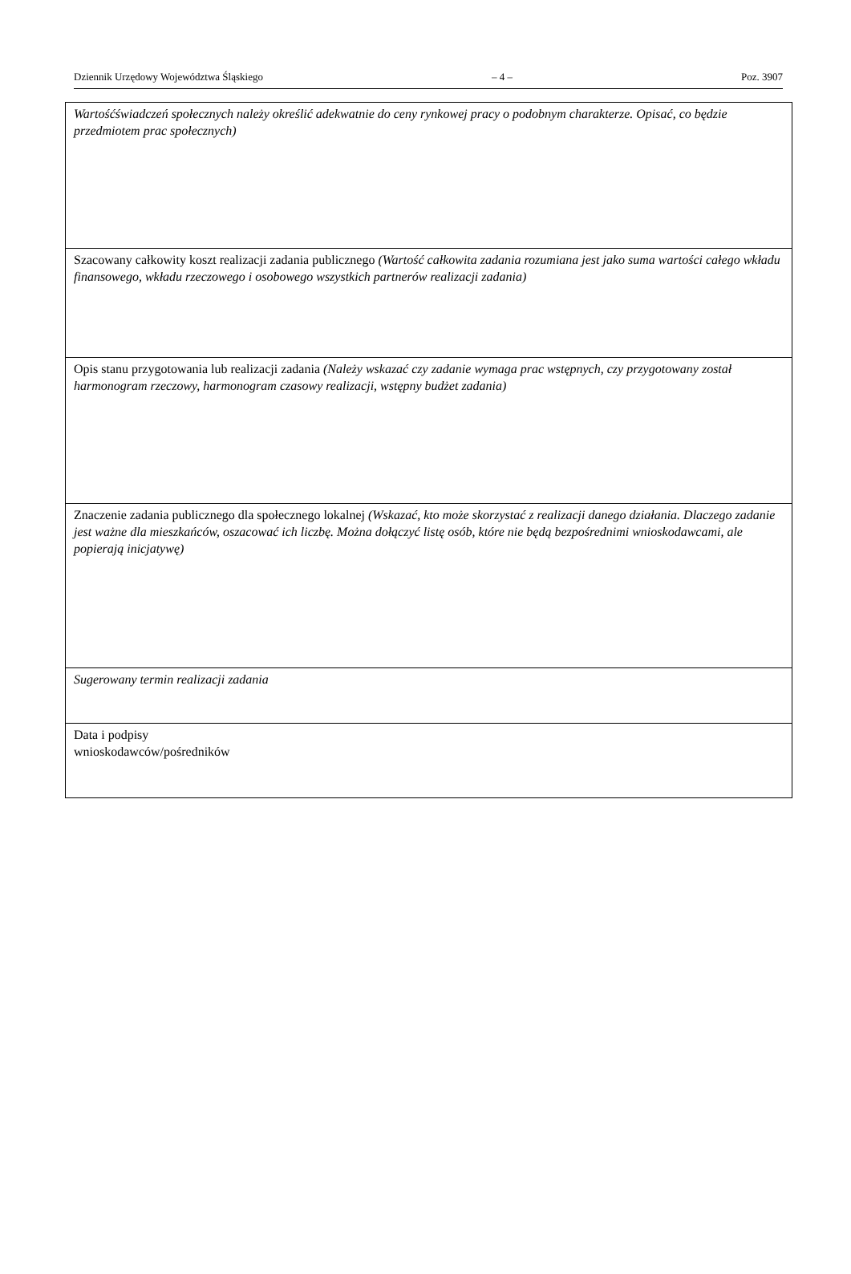Dziennik Urzędowy Województwa Śląskiego – 4 – Poz. 3907
| Wartośćświadczeń społecznych należy określić adekwatnie do ceny rynkowej pracy o podobnym charakterze. Opisać, co będzie przedmiotem prac społecznych) |
| Szacowany całkowity koszt realizacji zadania publicznego (Wartość całkowita zadania rozumiana jest jako suma wartości całego wkładu finansowego, wkładu rzeczowego i osobowego wszystkich partnerów realizacji zadania) |
| Opis stanu przygotowania lub realizacji zadania (Należy wskazać czy zadanie wymaga prac wstępnych, czy przygotowany został harmonogram rzeczowy, harmonogram czasowy realizacji, wstępny budżet zadania) |
| Znaczenie zadania publicznego dla społecznego lokalnej (Wskazać, kto może skorzystać z realizacji danego działania. Dlaczego zadanie jest ważne dla mieszkańców, oszacować ich liczbę. Można dołączyć listę osób, które nie będą bezpośrednimi wnioskodawcami, ale popierają inicjatywę) |
| Sugerowany termin realizacji zadania |
| Data i podpisy wnioskodawców/pośredników |